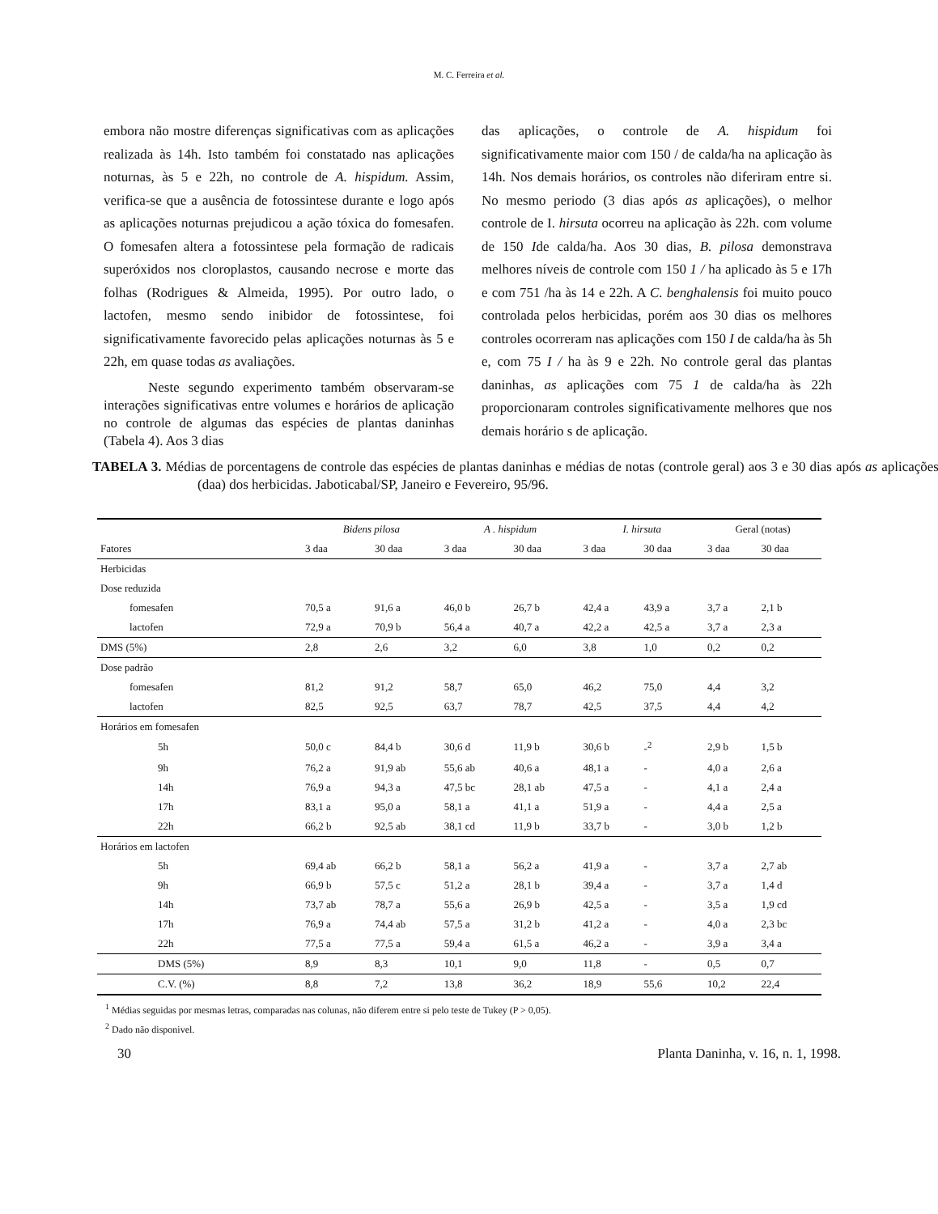M. C. Ferreira et al.
embora não mostre diferenças significativas com as aplicações realizada às 14h. Isto também foi constatado nas aplicações noturnas, às 5 e 22h, no controle de A. hispidum. Assim, verifica-se que a ausência de fotossintese durante e logo após as aplicações noturnas prejudicou a ação tóxica do fomesafen. O fomesafen altera a fotossintese pela formação de radicais superóxidos nos cloroplastos, causando necrose e morte das folhas (Rodrigues & Almeida, 1995). Por outro lado, o lactofen, mesmo sendo inibidor de fotossintese, foi significativamente favorecido pelas aplicações noturnas às 5 e 22h, em quase todas as avaliações.
Neste segundo experimento também observaram-se interações significativas entre volumes e horários de aplicação no controle de algumas das espécies de plantas daninhas (Tabela 4). Aos 3 dias
das aplicações, o controle de A. hispidum foi significativamente maior com 150 / de calda/ha na aplicação às 14h. Nos demais horários, os controles não diferiram entre si. No mesmo periodo (3 dias após as aplicações), o melhor controle de I. hirsuta ocorreu na aplicação às 22h. com volume de 150 Ide calda/ha. Aos 30 dias, B. pilosa demonstrava melhores níveis de controle com 150 1 / ha aplicado às 5 e 17h e com 751 /ha às 14 e 22h. A C. benghalensis foi muito pouco controlada pelos herbicidas, porém aos 30 dias os melhores controles ocorreram nas aplicações com 150 I de calda/ha às 5h e, com 75 I / ha às 9 e 22h. No controle geral das plantas daninhas, as aplicações com 75 1 de calda/ha às 22h proporcionaram controles significativamente melhores que nos demais horário s de aplicação.
TABELA 3. Médias de porcentagens de controle das espécies de plantas daninhas e médias de notas (controle geral) aos 3 e 30 dias após as aplicações (daa) dos herbicidas. Jaboticabal/SP, Janeiro e Fevereiro, 95/96.
| | Bidens pilosa | | A . hispidum | | I. hirsuta | | Geral (notas) | |
| --- | --- | --- | --- | --- | --- | --- | --- | --- |
| Fatores | 3 daa | 30 daa | 3 daa | 30 daa | 3 daa | 30 daa | 3 daa | 30 daa |
| Herbicidas | | | | | | | | |
| Dose reduzida | | | | | | | | |
| fomesafen | 70,5 a | 91,6 a | 46,0 b | 26,7 b | 42,4 a | 43,9 a | 3,7 a | 2,1 b |
| lactofen | 72,9 a | 70,9 b | 56,4 a | 40,7 a | 42,2 a | 42,5 a | 3,7 a | 2,3 a |
| DMS (5%) | 2,8 | 2,6 | 3,2 | 6,0 | 3,8 | 1,0 | 0,2 | 0,2 |
| Dose padrão | | | | | | | | |
| fomesafen | 81,2 | 91,2 | 58,7 | 65,0 | 46,2 | 75,0 | 4,4 | 3,2 |
| lactofen | 82,5 | 92,5 | 63,7 | 78,7 | 42,5 | 37,5 | 4,4 | 4,2 |
| Horários em fomesafen | | | | | | | | |
| 5h | 50,0 c | 84,4 b | 30,6 d | 11,9 b | 30,6 b | -<sup>2</sup> | 2,9 b | 1,5 b |
| 9h | 76,2 a | 91,9 ab | 55,6 ab | 40,6 a | 48,1 a | - | 4,0 a | 2,6 a |
| 14h | 76,9 a | 94,3 a | 47,5 bc | 28,1 ab | 47,5 a | - | 4,1 a | 2,4 a |
| 17h | 83,1 a | 95,0 a | 58,1 a | 41,1 a | 51,9 a | - | 4,4 a | 2,5 a |
| 22h | 66,2 b | 92,5 ab | 38,1 cd | 11,9 b | 33,7 b | - | 3,0 b | 1,2 b |
| Horários em lactofen | | | | | | | | |
| 5h | 69,4 ab | 66,2 b | 58,1 a | 56,2 a | 41,9 a | - | 3,7 a | 2,7 ab |
| 9h | 66,9 b | 57,5 c | 51,2 a | 28,1 b | 39,4 a | - | 3,7 a | 1,4 d |
| 14h | 73,7 ab | 78,7 a | 55,6 a | 26,9 b | 42,5 a | - | 3,5 a | 1,9 cd |
| 17h | 76,9 a | 74,4 ab | 57,5 a | 31,2 b | 41,2 a | - | 4,0 a | 2,3 bc |
| 22h | 77,5 a | 77,5 a | 59,4 a | 61,5 a | 46,2 a | - | 3,9 a | 3,4 a |
| DMS (5%) | 8,9 | 8,3 | 10,1 | 9,0 | 11,8 | - | 0,5 | 0,7 |
| C.V. (%) | 8,8 | 7,2 | 13,8 | 36,2 | 18,9 | 55,6 | 10,2 | 22,4 |
<sup>1</sup> Médias seguidas por mesmas letras, comparadas nas colunas, não diferem entre si pelo teste de Tukey (P > 0,05).
<sup>2</sup> Dado não disponivel.
30 Planta Daninha, v. 16, n. 1, 1998.